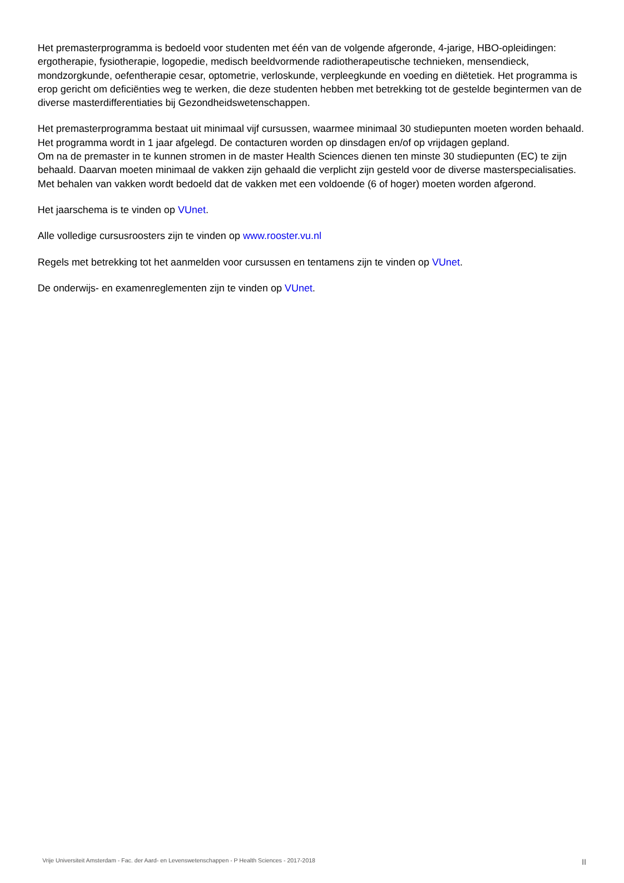Het premasterprogramma is bedoeld voor studenten met één van de volgende afgeronde, 4-jarige, HBO-opleidingen: ergotherapie, fysiotherapie, logopedie, medisch beeldvormende radiotherapeutische technieken, mensendieck, mondzorgkunde, oefentherapie cesar, optometrie, verloskunde, verpleegkunde en voeding en diëtetiek. Het programma is erop gericht om deficiënties weg te werken, die deze studenten hebben met betrekking tot de gestelde begintermen van de diverse masterdifferentiaties bij Gezondheidswetenschappen.
Het premasterprogramma bestaat uit minimaal vijf cursussen, waarmee minimaal 30 studiepunten moeten worden behaald.
Het programma wordt in 1 jaar afgelegd. De contacturen worden op dinsdagen en/of op vrijdagen gepland.
Om na de premaster in te kunnen stromen in de master Health Sciences dienen ten minste 30 studiepunten (EC) te zijn behaald. Daarvan moeten minimaal de vakken zijn gehaald die verplicht zijn gesteld voor de diverse masterspecialisaties. Met behalen van vakken wordt bedoeld dat de vakken met een voldoende (6 of hoger) moeten worden afgerond.
Het jaarschema is te vinden op VUnet.
Alle volledige cursusroosters zijn te vinden op www.rooster.vu.nl
Regels met betrekking tot het aanmelden voor cursussen en tentamens zijn te vinden op VUnet.
De onderwijs- en examenreglementen zijn te vinden op VUnet.
Vrije Universiteit Amsterdam - Fac. der Aard- en Levenswetenschappen - P Health Sciences - 2017-2018 II